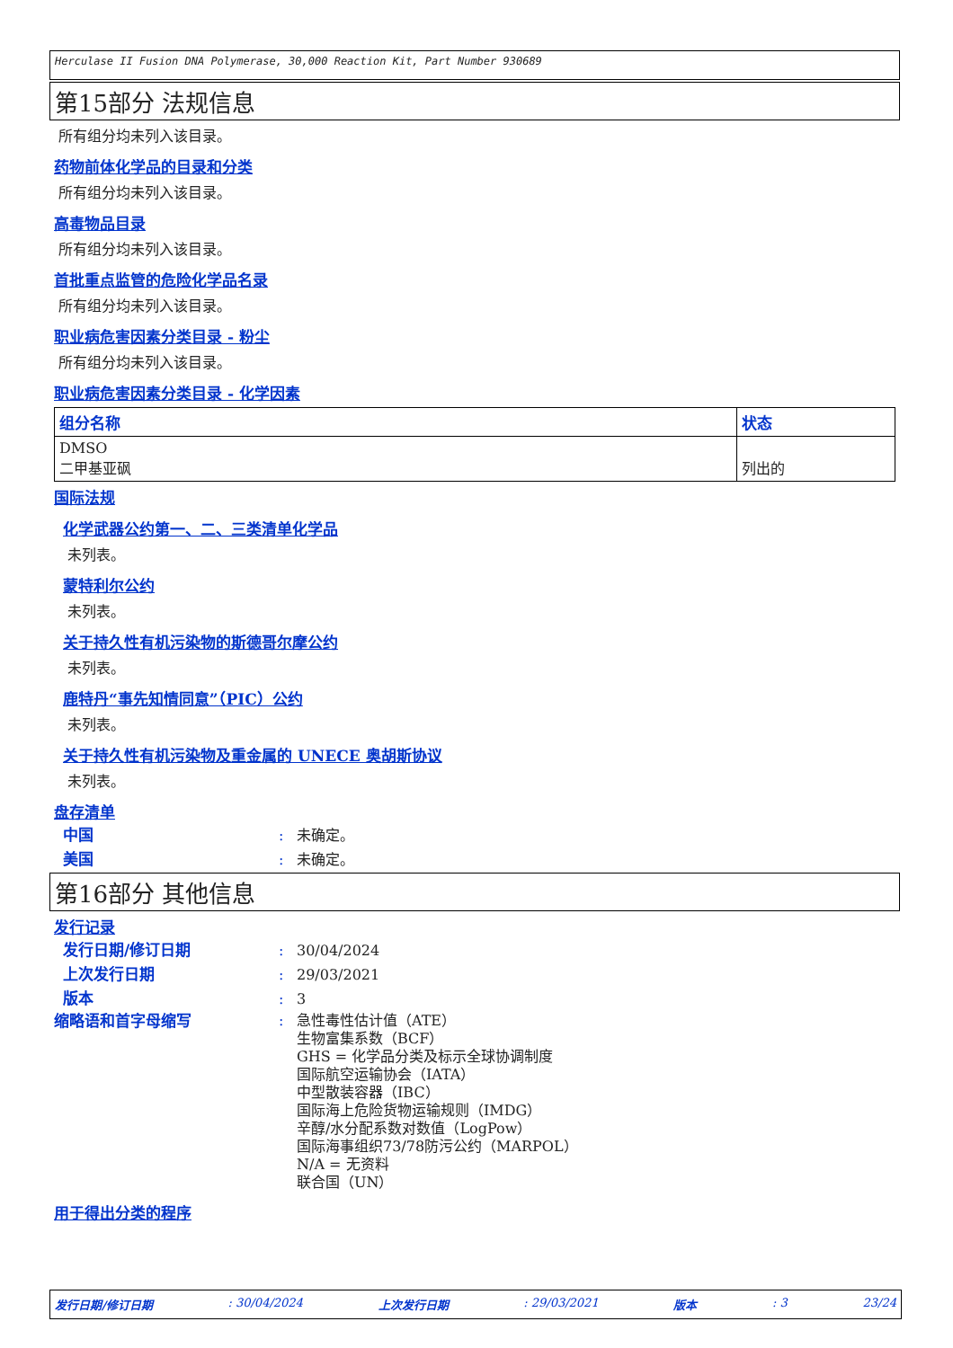Herculase II Fusion DNA Polymerase, 30,000 Reaction Kit, Part Number 930689
第15部分 法规信息
所有组分均未列入该目录。
药物前体化学品的目录和分类
所有组分均未列入该目录。
高毒物品目录
所有组分均未列入该目录。
首批重点监管的危险化学品名录
所有组分均未列入该目录。
职业病危害因素分类目录 - 粉尘
所有组分均未列入该目录。
职业病危害因素分类目录 - 化学因素
| 组分名称 | 状态 |
| --- | --- |
| DMSO 二甲基亚砜 | 列出的 |
国际法规
化学武器公约第一、二、三类清单化学品
未列表。
蒙特利尔公约
未列表。
关于持久性有机污染物的斯德哥尔摩公约
未列表。
鹿特丹“事先知情同意”（PIC）公约
未列表。
关于持久性有机污染物及重金属的 UNECE 奥胡斯协议
未列表。
盘存清单
中国: 未确定。
美国: 未确定。
第16部分 其他信息
发行记录
发行日期/修订日期: 30/04/2024
上次发行日期: 29/03/2021
版本: 3
缩略语和首字母缩写: 急性毒性估计值（ATE）
生物富集系数（BCF）
GHS = 化学品分类及标示全球协调制度
国际航空运输协会（IATA）
中型散装容器（IBC）
国际海上危险货物运输规则（IMDG）
辛醇/水分配系数对数值（LogPow）
国际海事组织73/78防污公约（MARPOL）
N/A = 无资料
联合国（UN）
用于得出分类的程序
发行日期/修订日期: 30/04/2024 上次发行日期: 29/03/2021 版本: 3 23/24